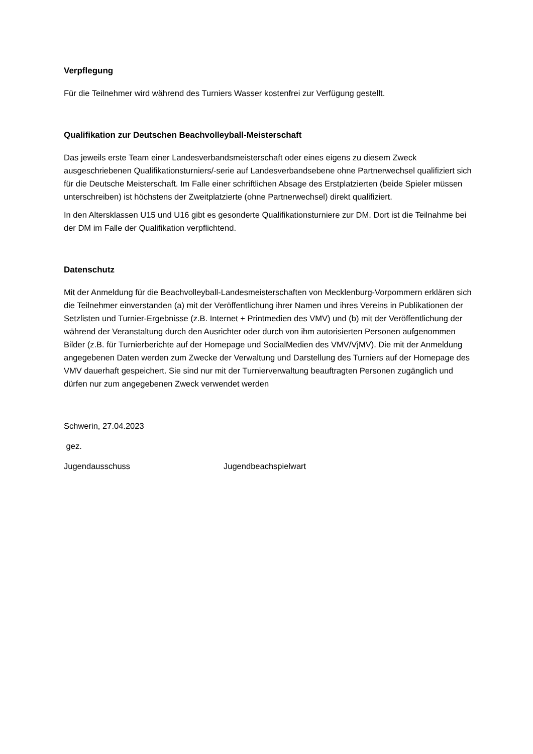Verpflegung
Für die Teilnehmer wird während des Turniers Wasser kostenfrei zur Verfügung gestellt.
Qualifikation zur Deutschen Beachvolleyball-Meisterschaft
Das jeweils erste Team einer Landesverbandsmeisterschaft oder eines eigens zu diesem Zweck ausgeschriebenen Qualifikationsturniers/-serie auf Landesverbandsebene ohne Partnerwechsel qualifiziert sich für die Deutsche Meisterschaft. Im Falle einer schriftlichen Absage des Erstplatzierten (beide Spieler müssen unterschreiben) ist höchstens der Zweitplatzierte (ohne Partnerwechsel) direkt qualifiziert.
In den Altersklassen U15 und U16 gibt es gesonderte Qualifikationsturniere zur DM. Dort ist die Teilnahme bei der DM im Falle der Qualifikation verpflichtend.
Datenschutz
Mit der Anmeldung für die Beachvolleyball-Landesmeisterschaften von Mecklenburg-Vorpommern erklären sich die Teilnehmer einverstanden (a) mit der Veröffentlichung ihrer Namen und ihres Vereins in Publikationen der Setzlisten und Turnier-Ergebnisse (z.B. Internet + Printmedien des VMV) und (b) mit der Veröffentlichung der während der Veranstaltung durch den Ausrichter oder durch von ihm autorisierten Personen aufgenommen Bilder (z.B. für Turnierberichte auf der Homepage und SocialMedien des VMV/VjMV). Die mit der Anmeldung angegebenen Daten werden zum Zwecke der Verwaltung und Darstellung des Turniers auf der Homepage des VMV dauerhaft gespeichert. Sie sind nur mit der Turnierverwaltung beauftragten Personen zugänglich und dürfen nur zum angegebenen Zweck verwendet werden
Schwerin, 27.04.2023
gez.
Jugendausschuss Jugendbeachspielwart